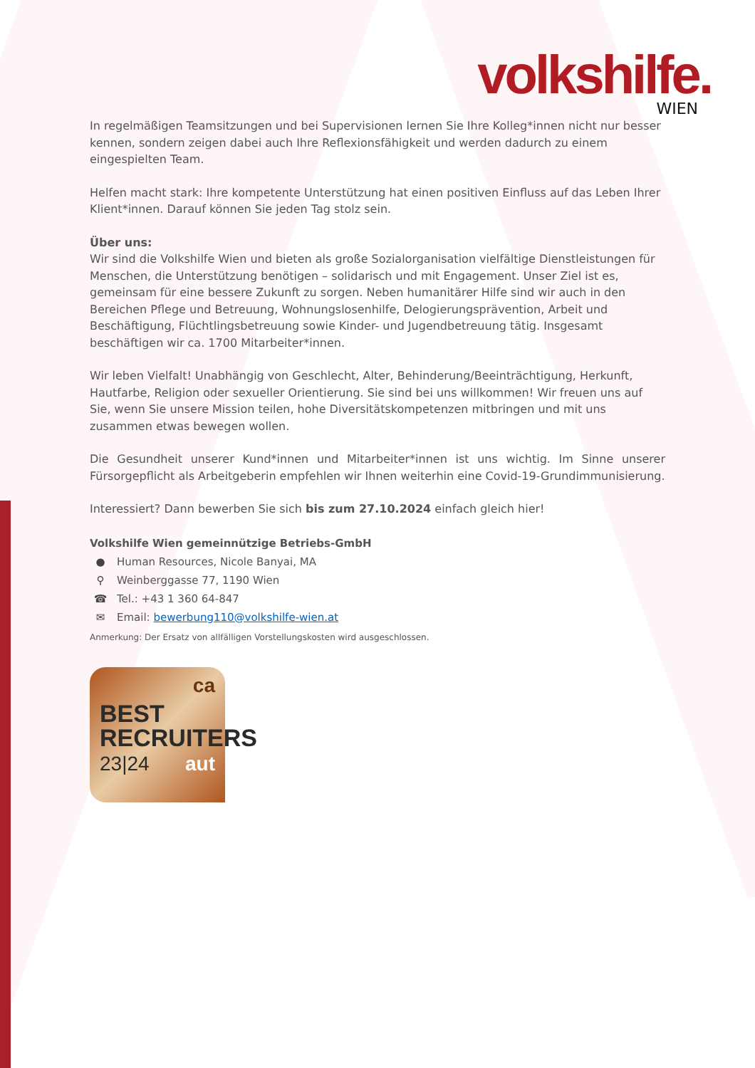volkshilfe.
WIEN
In regelmäßigen Teamsitzungen und bei Supervisionen lernen Sie Ihre Kolleg*innen nicht nur besser kennen, sondern zeigen dabei auch Ihre Reflexionsfähigkeit und werden dadurch zu einem eingespielten Team.
Helfen macht stark: Ihre kompetente Unterstützung hat einen positiven Einfluss auf das Leben Ihrer Klient*innen. Darauf können Sie jeden Tag stolz sein.
Über uns:
Wir sind die Volkshilfe Wien und bieten als große Sozialorganisation vielfältige Dienstleistungen für Menschen, die Unterstützung benötigen – solidarisch und mit Engagement. Unser Ziel ist es, gemeinsam für eine bessere Zukunft zu sorgen. Neben humanitärer Hilfe sind wir auch in den Bereichen Pflege und Betreuung, Wohnungslosenhilfe, Delogierungsprävention, Arbeit und Beschäftigung, Flüchtlingsbetreuung sowie Kinder- und Jugendbetreuung tätig. Insgesamt beschäftigen wir ca. 1700 Mitarbeiter*innen.
Wir leben Vielfalt! Unabhängig von Geschlecht, Alter, Behinderung/Beeinträchtigung, Herkunft, Hautfarbe, Religion oder sexueller Orientierung. Sie sind bei uns willkommen! Wir freuen uns auf Sie, wenn Sie unsere Mission teilen, hohe Diversitätskompetenzen mitbringen und mit uns zusammen etwas bewegen wollen.
Die Gesundheit unserer Kund*innen und Mitarbeiter*innen ist uns wichtig. Im Sinne unserer Fürsorgepflicht als Arbeitgeberin empfehlen wir Ihnen weiterhin eine Covid-19-Grundimmunisierung.
Interessiert? Dann bewerben Sie sich bis zum 27.10.2024 einfach gleich hier!
Volkshilfe Wien gemeinnützige Betriebs-GmbH
● Human Resources, Nicole Banyai, MA
⚲ Weinberggasse 77, 1190 Wien
☎ Tel.: +43 1 360 64-847
✉ Email: bewerbung110@volkshilfe-wien.at
Anmerkung: Der Ersatz von allfälligen Vorstellungskosten wird ausgeschlossen.
ca
BEST
RECRUITERS
23|24 aut